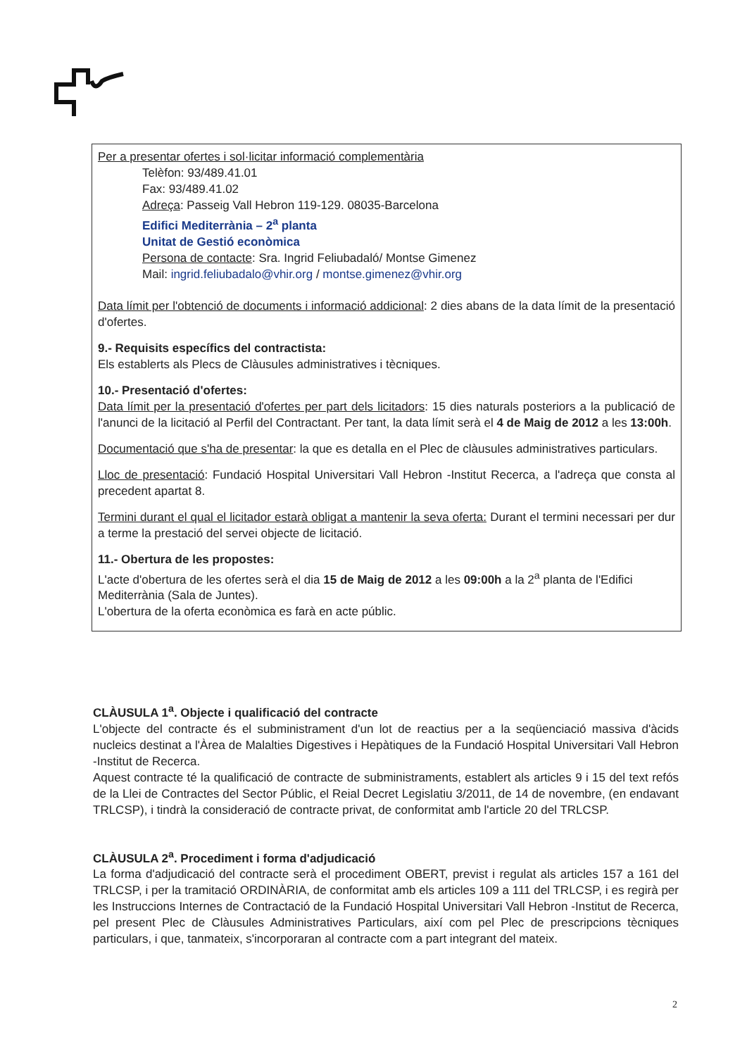Per a presentar ofertes i sol·licitar informació complementària
Telèfon: 93/489.41.01
Fax: 93/489.41.02
Adreça: Passeig Vall Hebron 119-129. 08035-Barcelona
Edifici Mediterrània – 2<sup>a</sup> planta
Unitat de Gestió econòmica
Persona de contacte: Sra. Ingrid Feliubadaló/ Montse Gimenez
Mail: ingrid.feliubadalo@vhir.org / montse.gimenez@vhir.org
Data límit per l'obtenció de documents i informació addicional: 2 dies abans de la data límit de la presentació d'ofertes.
9.- Requisits específics del contractista:
Els establerts als Plecs de Clàusules administratives i tècniques.
10.- Presentació d'ofertes:
Data límit per la presentació d'ofertes per part dels licitadors: 15 dies naturals posteriors a la publicació de l'anunci de la licitació al Perfil del Contractant. Per tant, la data límit serà el 4 de Maig de 2012 a les 13:00h.
Documentació que s'ha de presentar: la que es detalla en el Plec de clàusules administratives particulars.
Lloc de presentació: Fundació Hospital Universitari Vall Hebron -Institut Recerca, a l'adreça que consta al precedent apartat 8.
Termini durant el qual el licitador estarà obligat a mantenir la seva oferta: Durant el termini necessari per dur a terme la prestació del servei objecte de licitació.
11.- Obertura de les propostes:
L'acte d'obertura de les ofertes serà el dia 15 de Maig de 2012 a les 09:00h a la 2<sup>a</sup> planta de l'Edifici Mediterrània (Sala de Juntes).
L'obertura de la oferta econòmica es farà en acte públic.
CLÀUSULA 1<sup>a</sup>. Objecte i qualificació del contracte
L'objecte del contracte és el subministrament d'un lot de reactius per a la seqüenciació massiva d'àcids nucleics destinat a l'Àrea de Malalties Digestives i Hepàtiques de la Fundació Hospital Universitari Vall Hebron -Institut de Recerca.
Aquest contracte té la qualificació de contracte de subministraments, establert als articles 9 i 15 del text refós de la Llei de Contractes del Sector Públic, el Reial Decret Legislatiu 3/2011, de 14 de novembre, (en endavant TRLCSP), i tindrà la consideració de contracte privat, de conformitat amb l'article 20 del TRLCSP.
CLÀUSULA 2<sup>a</sup>. Procediment i forma d'adjudicació
La forma d'adjudicació del contracte serà el procediment OBERT, previst i regulat als articles 157 a 161 del TRLCSP, i per la tramitació ORDINÀRIA, de conformitat amb els articles 109 a 111 del TRLCSP, i es regirà per les Instruccions Internes de Contractació de la Fundació Hospital Universitari Vall Hebron -Institut de Recerca, pel present Plec de Clàusules Administratives Particulars, així com pel Plec de prescripcions tècniques particulars, i que, tanmateix, s'incorporaran al contracte com a part integrant del mateix.
2